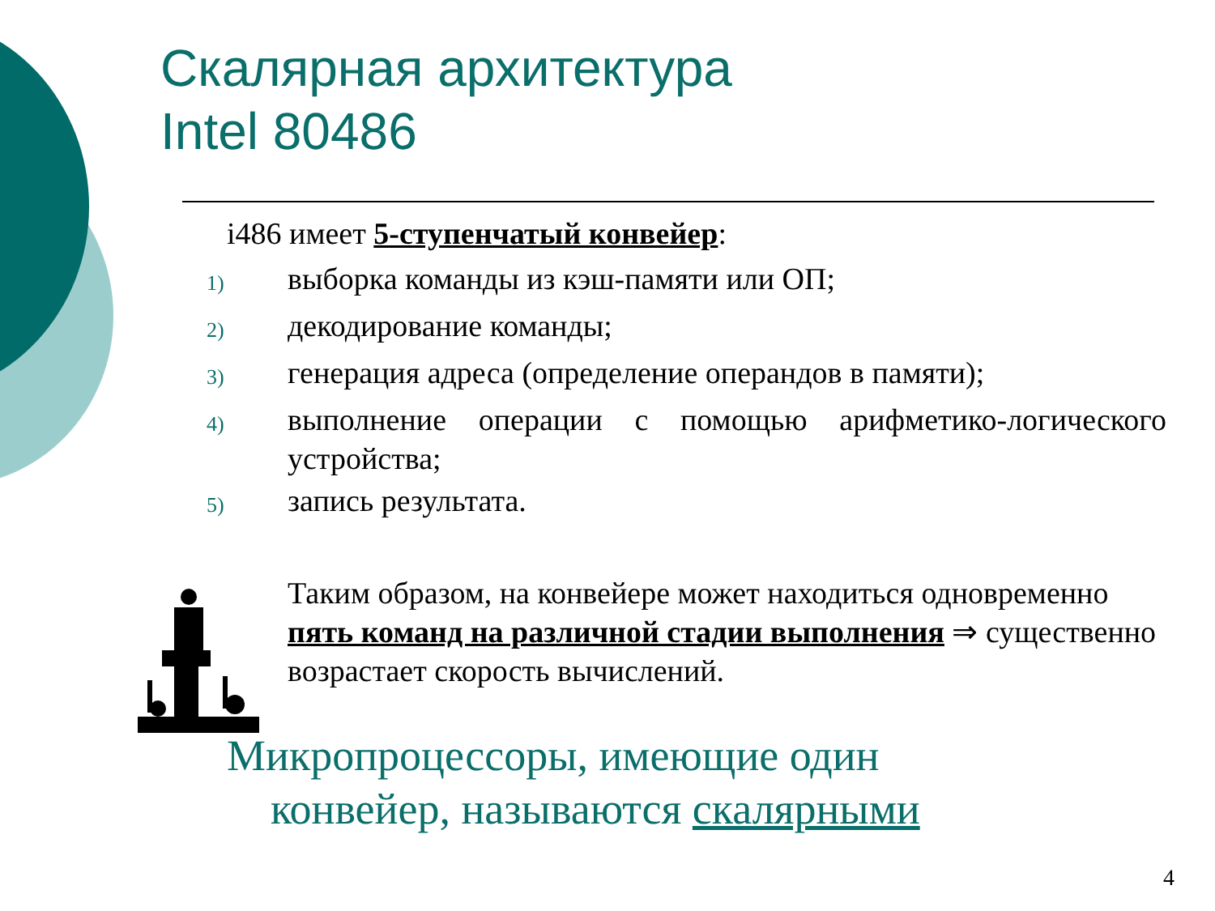Скалярная архитектура
Intel 80486
i486 имеет 5-ступенчатый конвейер:
1)
выборка команды из кэш-памяти или ОП;
2)
декодирование команды;
3)
генерация адреса (определение операндов в памяти);
4)
выполнение операции с помощью арифметико-логического устройства;
5)
запись результата.
Таким образом, на конвейере может находиться одновременно пять команд на различной стадии выполнения ⇒ существенно возрастает скорость вычислений.
Микропроцессоры, имеющие один
конвейер, называются скалярными
4